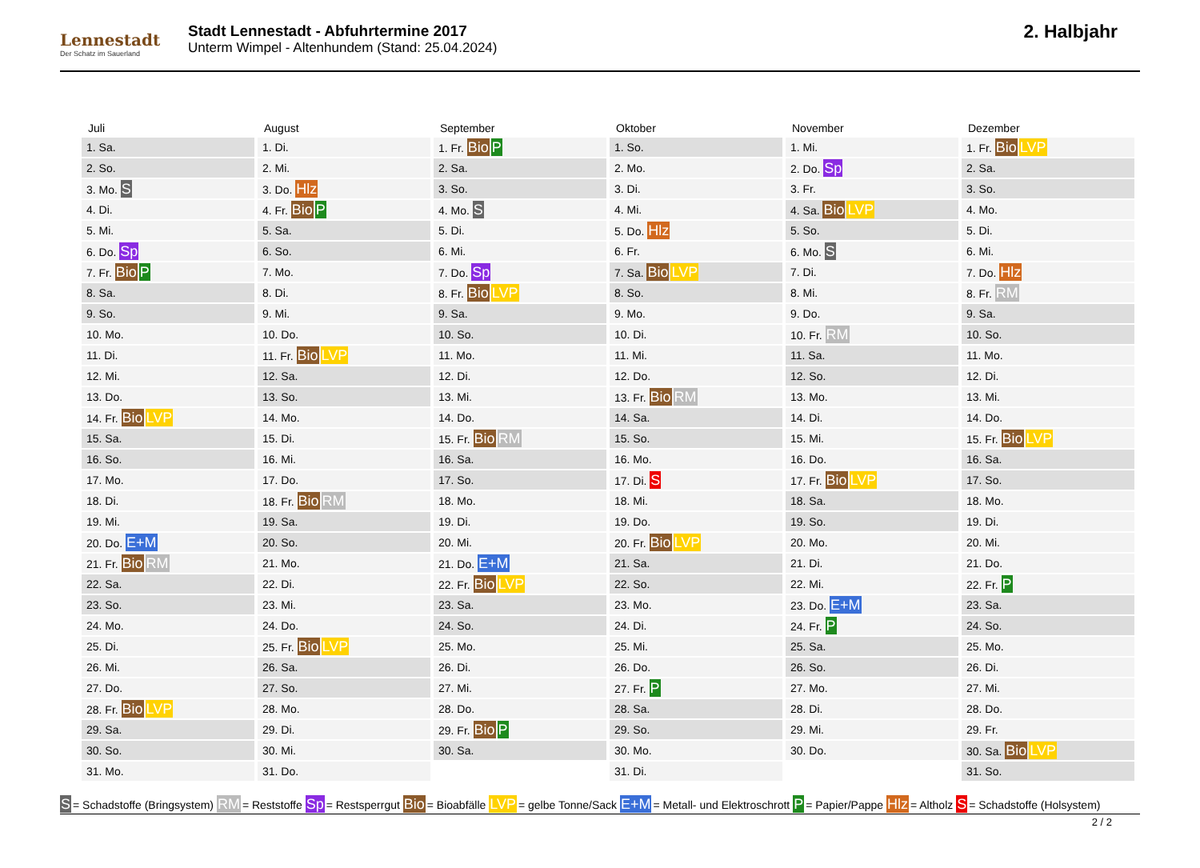Lennestadt
Der Schatz im Sauerland
Stadt Lennestadt - Abfuhrtermine 2017
Unterm Wimpel - Altenhundem (Stand: 25.04.2024)
2. Halbjahr
Juli
| 1. Sa. |
| 2. So. |
| 3. Mo. S |
| 4. Di. |
| 5. Mi. |
| 6. Do. Sp |
| 7. Fr. Bio P |
| 8. Sa. |
| 9. So. |
| 10. Mo. |
| 11. Di. |
| 12. Mi. |
| 13. Do. |
| 14. Fr. Bio LVP |
| 15. Sa. |
| 16. So. |
| 17. Mo. |
| 18. Di. |
| 19. Mi. |
| 20. Do. E+M |
| 21. Fr. Bio RM |
| 22. Sa. |
| 23. So. |
| 24. Mo. |
| 25. Di. |
| 26. Mi. |
| 27. Do. |
| 28. Fr. Bio LVP |
| 29. Sa. |
| 30. So. |
| 31. Mo. |
August
| 1. Di. |
| 2. Mi. |
| 3. Do. Hlz |
| 4. Fr. Bio P |
| 5. Sa. |
| 6. So. |
| 7. Mo. |
| 8. Di. |
| 9. Mi. |
| 10. Do. |
| 11. Fr. Bio LVP |
| 12. Sa. |
| 13. So. |
| 14. Mo. |
| 15. Di. |
| 16. Mi. |
| 17. Do. |
| 18. Fr. Bio RM |
| 19. Sa. |
| 20. So. |
| 21. Mo. |
| 22. Di. |
| 23. Mi. |
| 24. Do. |
| 25. Fr. Bio LVP |
| 26. Sa. |
| 27. So. |
| 28. Mo. |
| 29. Di. |
| 30. Mi. |
| 31. Do. |
September
| 1. Fr. Bio P |
| 2. Sa. |
| 3. So. |
| 4. Mo. S |
| 5. Di. |
| 6. Mi. |
| 7. Do. Sp |
| 8. Fr. Bio LVP |
| 9. Sa. |
| 10. So. |
| 11. Mo. |
| 12. Di. |
| 13. Mi. |
| 14. Do. |
| 15. Fr. Bio RM |
| 16. Sa. |
| 17. So. |
| 18. Mo. |
| 19. Di. |
| 20. Mi. |
| 21. Do. E+M |
| 22. Fr. Bio LVP |
| 23. Sa. |
| 24. So. |
| 25. Mo. |
| 26. Di. |
| 27. Mi. |
| 28. Do. |
| 29. Fr. Bio P |
| 30. Sa. |
Oktober
| 1. So. |
| 2. Mo. |
| 3. Di. |
| 4. Mi. |
| 5. Do. Hlz |
| 6. Fr. |
| 7. Sa. Bio LVP |
| 8. So. |
| 9. Mo. |
| 10. Di. |
| 11. Mi. |
| 12. Do. |
| 13. Fr. Bio RM |
| 14. Sa. |
| 15. So. |
| 16. Mo. |
| 17. Di. S |
| 18. Mi. |
| 19. Do. |
| 20. Fr. Bio LVP |
| 21. Sa. |
| 22. So. |
| 23. Mo. |
| 24. Di. |
| 25. Mi. |
| 26. Do. |
| 27. Fr. P |
| 28. Sa. |
| 29. So. |
| 30. Mo. |
| 31. Di. |
November
| 1. Mi. |
| 2. Do. Sp |
| 3. Fr. |
| 4. Sa. Bio LVP |
| 5. So. |
| 6. Mo. S |
| 7. Di. |
| 8. Mi. |
| 9. Do. |
| 10. Fr. RM |
| 11. Sa. |
| 12. So. |
| 13. Mo. |
| 14. Di. |
| 15. Mi. |
| 16. Do. |
| 17. Fr. Bio LVP |
| 18. Sa. |
| 19. So. |
| 20. Mo. |
| 21. Di. |
| 22. Mi. |
| 23. Do. E+M |
| 24. Fr. P |
| 25. Sa. |
| 26. So. |
| 27. Mo. |
| 28. Di. |
| 29. Mi. |
| 30. Do. |
Dezember
| 1. Fr. Bio LVP |
| 2. Sa. |
| 3. So. |
| 4. Mo. |
| 5. Di. |
| 6. Mi. |
| 7. Do. Hlz |
| 8. Fr. RM |
| 9. Sa. |
| 10. So. |
| 11. Mo. |
| 12. Di. |
| 13. Mi. |
| 14. Do. |
| 15. Fr. Bio LVP |
| 16. Sa. |
| 17. So. |
| 18. Mo. |
| 19. Di. |
| 20. Mi. |
| 21. Do. |
| 22. Fr. P |
| 23. Sa. |
| 24. So. |
| 25. Mo. |
| 26. Di. |
| 27. Mi. |
| 28. Do. |
| 29. Fr. |
| 30. Sa. Bio LVP |
| 31. So. |
S = Schadstoffe (Bringsystem) RM = Reststoffe Sp = Restsperrgut Bio = Bioabfälle LVP = gelbe Tonne/Sack E+M = Metall- und Elektroschrott P = Papier/Pappe Hlz = Altholz S = Schadstoffe (Holsystem)
2 / 2